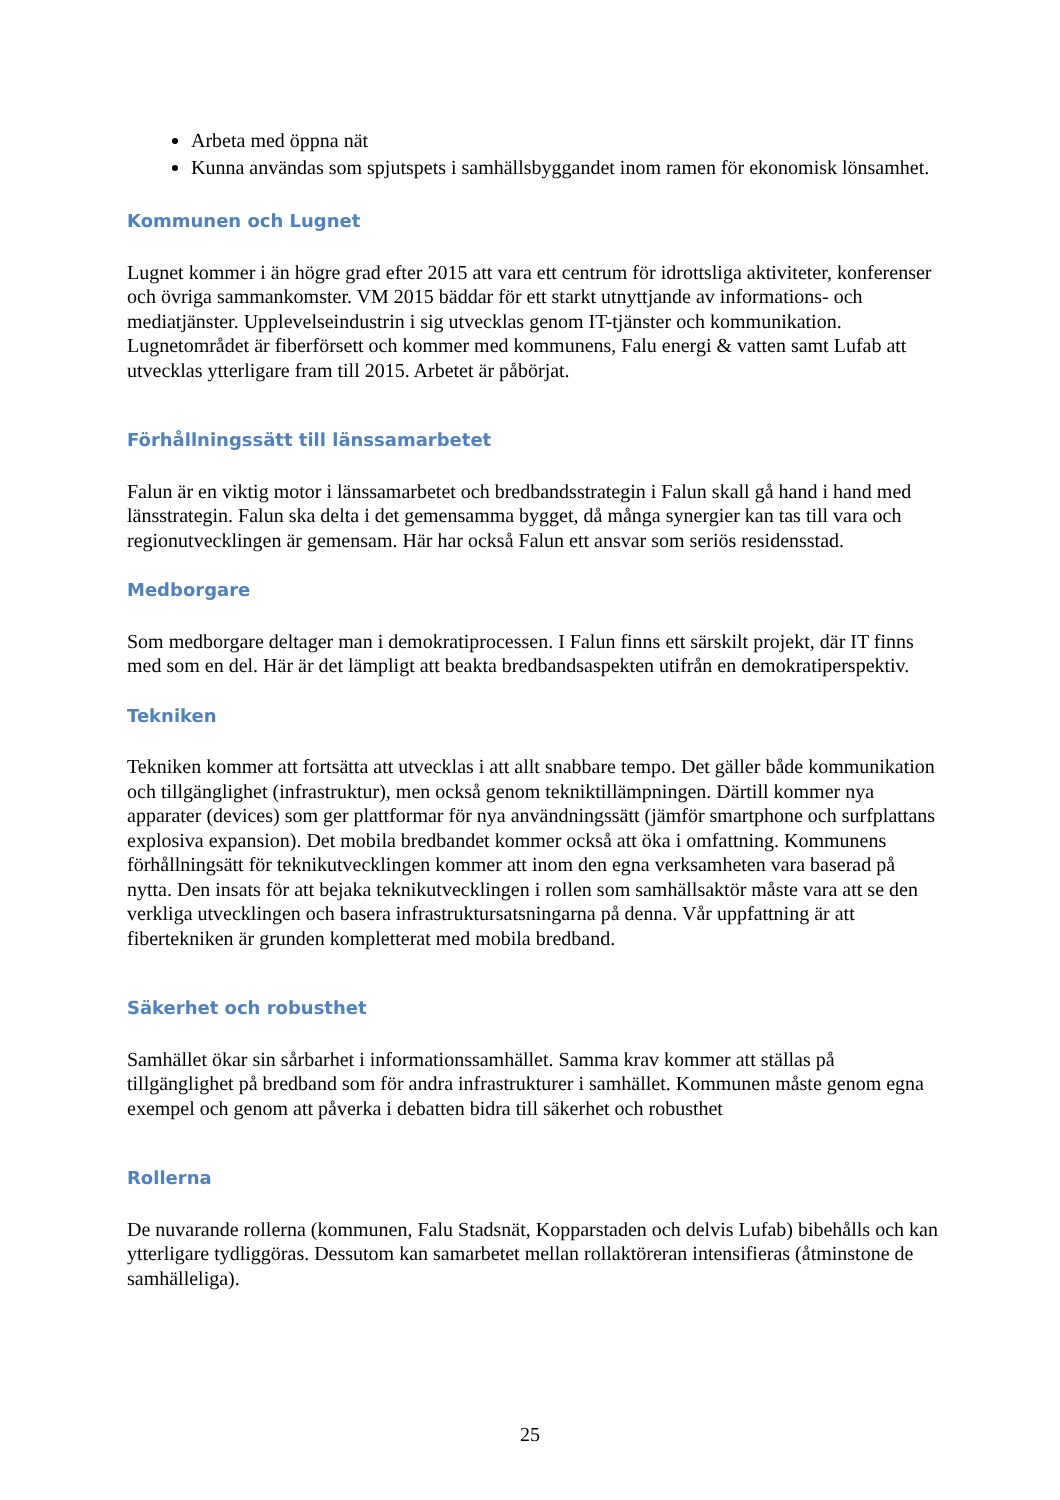Arbeta med öppna nät
Kunna användas som spjutspets i samhällsbyggandet inom ramen för ekonomisk lönsamhet.
Kommunen och Lugnet
Lugnet kommer i än högre grad efter 2015 att vara ett centrum för idrottsliga aktiviteter, konferenser och övriga sammankomster. VM 2015 bäddar för ett starkt utnyttjande av informations- och mediatjänster. Upplevelseindustrin i sig utvecklas genom IT-tjänster och kommunikation. Lugnetområdet är fiberförsett och kommer med kommunens, Falu energi & vatten samt Lufab att utvecklas ytterligare fram till 2015. Arbetet är påbörjat.
Förhållningssätt till länssamarbetet
Falun är en viktig motor i länssamarbetet och bredbandsstrategin i Falun skall gå hand i hand med länsstrategin. Falun ska delta i det gemensamma bygget, då många synergier kan tas till vara och regionutvecklingen är gemensam. Här har också Falun ett ansvar som seriös residensstad.
Medborgare
Som medborgare deltager man i demokratiprocessen. I Falun finns ett särskilt projekt, där IT finns med som en del. Här är det lämpligt att beakta bredbandsaspekten utifrån en demokratiperspektiv.
Tekniken
Tekniken kommer att fortsätta att utvecklas i att allt snabbare tempo. Det gäller både kommunikation och tillgänglighet (infrastruktur), men också genom tekniktillämpningen. Därtill kommer nya apparater (devices) som ger plattformar för nya användningssätt (jämför smartphone och surfplattans explosiva expansion). Det mobila bredbandet kommer också att öka i omfattning. Kommunens förhållningsätt för teknikutvecklingen kommer att inom den egna verksamheten vara baserad på nytta. Den insats för att bejaka teknikutvecklingen i rollen som samhällsaktör måste vara att se den verkliga utvecklingen och basera infrastruktursatsningarna på denna. Vår uppfattning är att fibertekniken är grunden kompletterat med mobila bredband.
Säkerhet och robusthet
Samhället ökar sin sårbarhet i informationssamhället. Samma krav kommer att ställas på tillgänglighet på bredband som för andra infrastrukturer i samhället. Kommunen måste genom egna exempel och genom att påverka i debatten bidra till säkerhet och robusthet
Rollerna
De nuvarande rollerna (kommunen, Falu Stadsnät, Kopparstaden och delvis Lufab) bibehålls och kan ytterligare tydliggöras. Dessutom kan samarbetet mellan rollaktöreran intensifieras (åtminstone de samhälleliga).
25